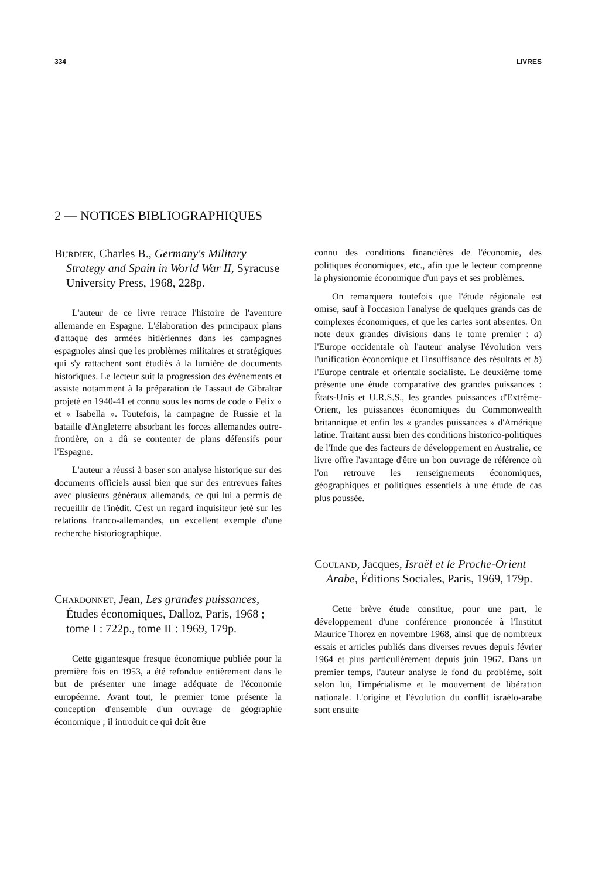334 LIVRES
2 — NOTICES BIBLIOGRAPHIQUES
Burdiek, Charles B., Germany's Military Strategy and Spain in World War II, Syracuse University Press, 1968, 228p.
L'auteur de ce livre retrace l'histoire de l'aventure allemande en Espagne. L'élaboration des principaux plans d'attaque des armées hitlériennes dans les campagnes espagnoles ainsi que les problèmes militaires et stratégiques qui s'y rattachent sont étudiés à la lumière de documents historiques. Le lecteur suit la progression des événements et assiste notamment à la préparation de l'assaut de Gibraltar projeté en 1940-41 et connu sous les noms de code « Felix » et « Isabella ». Toutefois, la campagne de Russie et la bataille d'Angleterre absorbant les forces allemandes outre-frontière, on a dû se contenter de plans défensifs pour l'Espagne.
L'auteur a réussi à baser son analyse historique sur des documents officiels aussi bien que sur des entrevues faites avec plusieurs généraux allemands, ce qui lui a permis de recueillir de l'inédit. C'est un regard inquisiteur jeté sur les relations franco-allemandes, un excellent exemple d'une recherche historiographique.
Chardonnet, Jean, Les grandes puissances, Études économiques, Dalloz, Paris, 1968 ; tome I : 722p., tome II : 1969, 179p.
Cette gigantesque fresque économique publiée pour la première fois en 1953, a été refondue entièrement dans le but de présenter une image adéquate de l'économie européenne. Avant tout, le premier tome présente la conception d'ensemble d'un ouvrage de géographie économique ; il introduit ce qui doit être
connu des conditions financières de l'économie, des politiques économiques, etc., afin que le lecteur comprenne la physionomie économique d'un pays et ses problèmes.
On remarquera toutefois que l'étude régionale est omise, sauf à l'occasion l'analyse de quelques grands cas de complexes économiques, et que les cartes sont absentes. On note deux grandes divisions dans le tome premier : a) l'Europe occidentale où l'auteur analyse l'évolution vers l'unification économique et l'insuffisance des résultats et b) l'Europe centrale et orientale socialiste. Le deuxième tome présente une étude comparative des grandes puissances : États-Unis et U.R.S.S., les grandes puissances d'Extrême-Orient, les puissances économiques du Commonwealth britannique et enfin les « grandes puissances » d'Amérique latine. Traitant aussi bien des conditions historico-politiques de l'Inde que des facteurs de développement en Australie, ce livre offre l'avantage d'être un bon ouvrage de référence où l'on retrouve les renseignements économiques, géographiques et politiques essentiels à une étude de cas plus poussée.
Couland, Jacques, Israël et le Proche-Orient Arabe, Éditions Sociales, Paris, 1969, 179p.
Cette brève étude constitue, pour une part, le développement d'une conférence prononcée à l'Institut Maurice Thorez en novembre 1968, ainsi que de nombreux essais et articles publiés dans diverses revues depuis février 1964 et plus particulièrement depuis juin 1967. Dans un premier temps, l'auteur analyse le fond du problème, soit selon lui, l'impérialisme et le mouvement de libération nationale. L'origine et l'évolution du conflit israélo-arabe sont ensuite